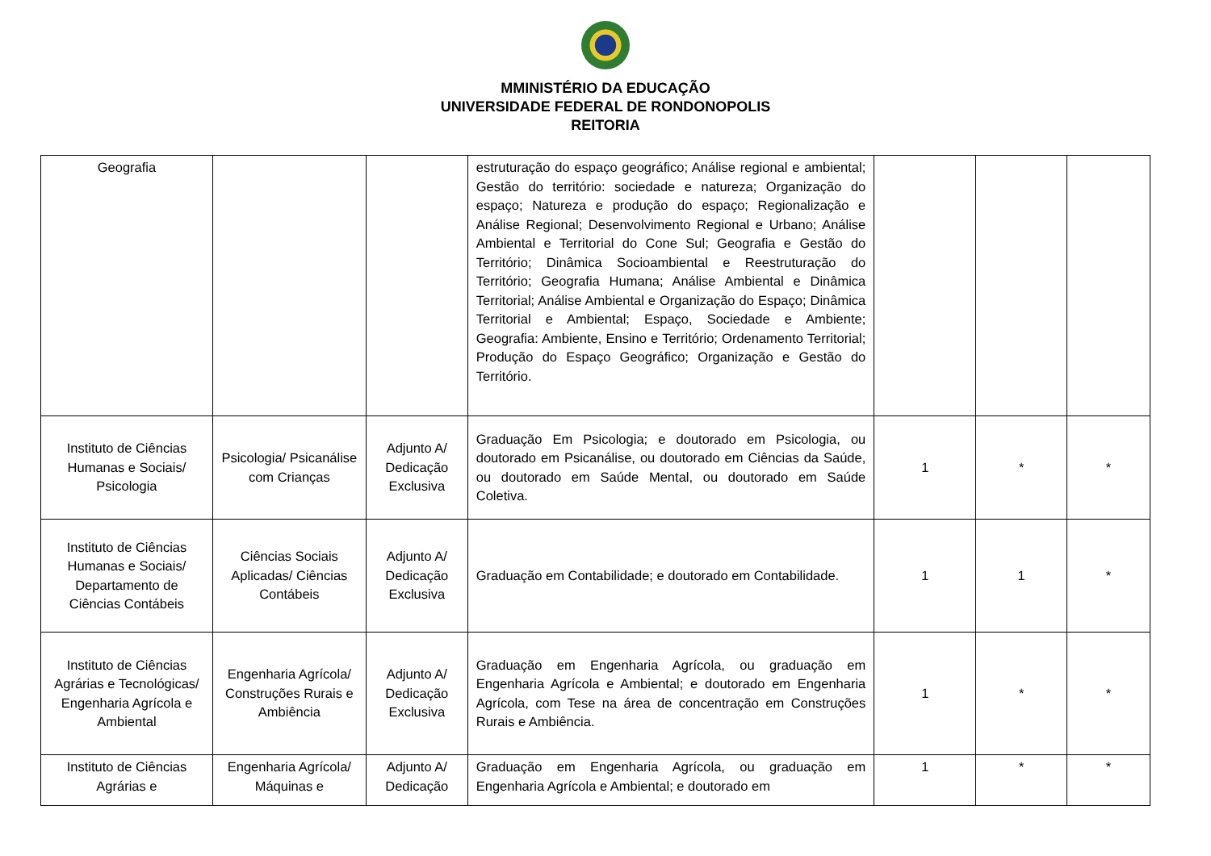MMINISTÉRIO DA EDUCAÇÃO
UNIVERSIDADE FEDERAL DE RONDONOPOLIS
REITORIA
| Geografia | | | estruturação do espaço geográfico; Análise regional e ambiental; Gestão do território: sociedade e natureza; Organização do espaço; Natureza e produção do espaço; Regionalização e Análise Regional; Desenvolvimento Regional e Urbano; Análise Ambiental e Territorial do Cone Sul; Geografia e Gestão do Território; Dinâmica Socioambiental e Reestruturação do Território; Geografia Humana; Análise Ambiental e Dinâmica Territorial; Análise Ambiental e Organização do Espaço; Dinâmica Territorial e Ambiental; Espaço, Sociedade e Ambiente; Geografia: Ambiente, Ensino e Território; Ordenamento Territorial; Produção do Espaço Geográfico; Organização e Gestão do Território. | | | |
| Instituto de Ciências Humanas e Sociais/ Psicologia | Psicologia/ Psicanálise com Crianças | Adjunto A/ Dedicação Exclusiva | Graduação Em Psicologia; e doutorado em Psicologia, ou doutorado em Psicanálise, ou doutorado em Ciências da Saúde, ou doutorado em Saúde Mental, ou doutorado em Saúde Coletiva. | 1 | * | * |
| Instituto de Ciências Humanas e Sociais/ Departamento de Ciências Contábeis | Ciências Sociais Aplicadas/ Ciências Contábeis | Adjunto A/ Dedicação Exclusiva | Graduação em Contabilidade; e doutorado em Contabilidade. | 1 | 1 | * |
| Instituto de Ciências Agrárias e Tecnológicas/ Engenharia Agrícola e Ambiental | Engenharia Agrícola/ Construções Rurais e Ambiência | Adjunto A/ Dedicação Exclusiva | Graduação em Engenharia Agrícola, ou graduação em Engenharia Agrícola e Ambiental; e doutorado em Engenharia Agrícola, com Tese na área de concentração em Construções Rurais e Ambiência. | 1 | * | * |
| Instituto de Ciências Agrárias e | Engenharia Agrícola/ Máquinas e | Adjunto A/ Dedicação | Graduação em Engenharia Agrícola, ou graduação em Engenharia Agrícola e Ambiental; e doutorado em | 1 | * | * |